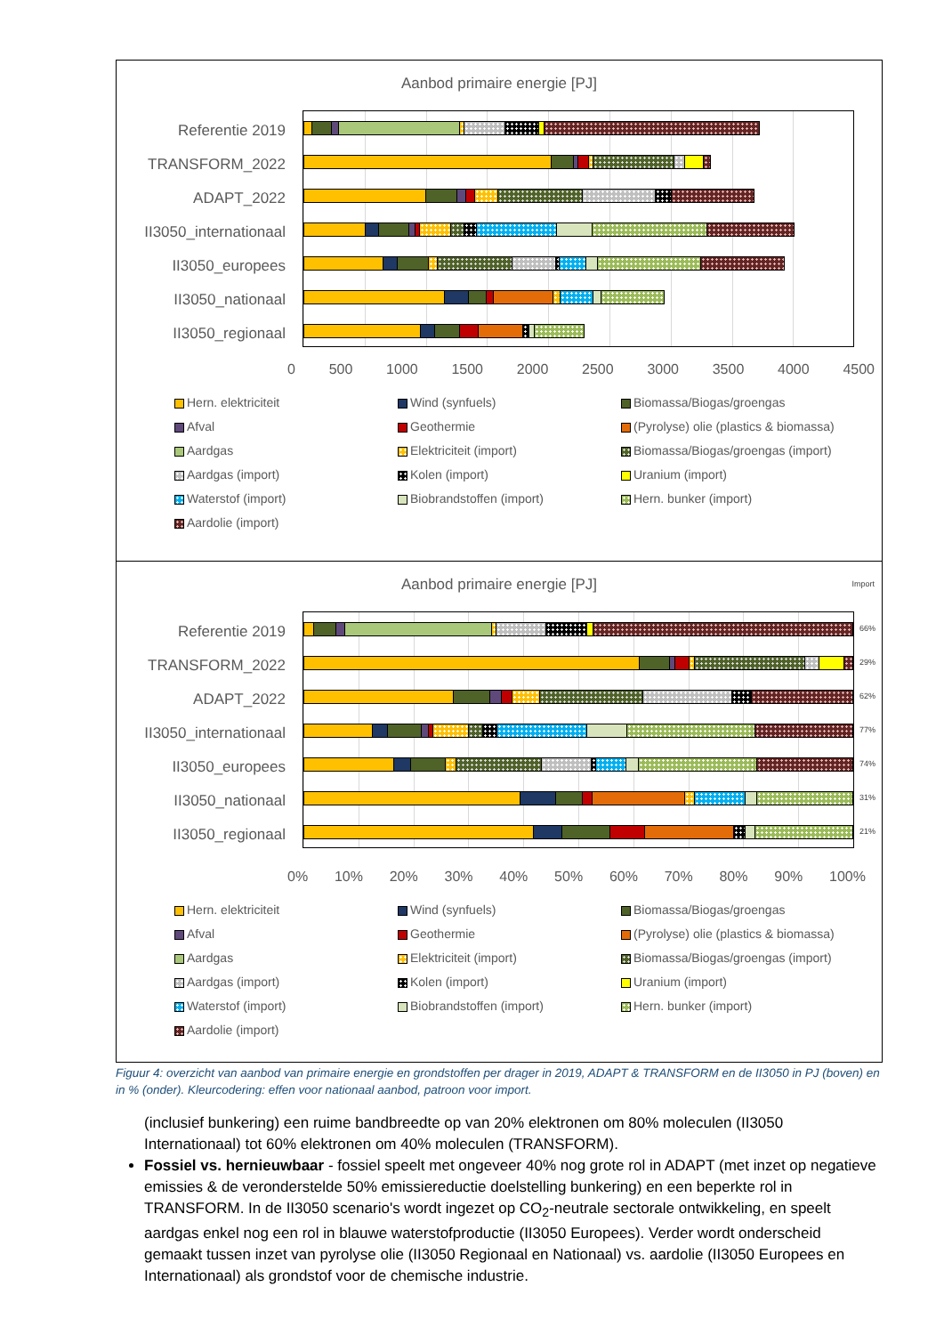Aanbod primaire energie [PJ]
Referentie 2019
TRANSFORM_2022
ADAPT_2022
II3050_internationaal
II3050_europees
II3050_nationaal
II3050_regionaal
0 500 1000 1500 2000 2500 3000 3500 4000 4500
Hern. elektriciteit
Wind (synfuels)
Biomassa/Biogas/groengas
Afval
Geothermie
(Pyrolyse) olie (plastics & biomassa)
Aardgas
Elektriciteit (import)
Biomassa/Biogas/groengas (import)
Aardgas (import)
Kolen (import)
Uranium (import)
Waterstof (import)
Biobrandstoffen (import)
Hern. bunker (import)
Aardolie (import)
Aanbod primaire energie [PJ]
Import
Referentie 2019
TRANSFORM_2022
ADAPT_2022
II3050_internationaal
II3050_europees
II3050_nationaal
II3050_regionaal
66%
29%
62%
77%
74%
31%
21%
0% 10% 20% 30% 40% 50% 60% 70% 80% 90% 100%
Hern. elektriciteit
Wind (synfuels)
Biomassa/Biogas/groengas
Afval
Geothermie
(Pyrolyse) olie (plastics & biomassa)
Aardgas
Elektriciteit (import)
Biomassa/Biogas/groengas (import)
Aardgas (import)
Kolen (import)
Uranium (import)
Waterstof (import)
Biobrandstoffen (import)
Hern. bunker (import)
Aardolie (import)
Figuur 4: overzicht van aanbod van primaire energie en grondstoffen per drager in 2019, ADAPT & TRANSFORM en de II3050 in PJ (boven) en in % (onder). Kleurcodering: effen voor nationaal aanbod, patroon voor import.
(inclusief bunkering) een ruime bandbreedte op van 20% elektronen om 80% moleculen (II3050 Internationaal) tot 60% elektronen om 40% moleculen (TRANSFORM).
Fossiel vs. hernieuwbaar - fossiel speelt met ongeveer 40% nog grote rol in ADAPT (met inzet op negatieve emissies & de veronderstelde 50% emissiereductie doelstelling bunkering) en een beperkte rol in TRANSFORM. In de II3050 scenario's wordt ingezet op CO<sub>2</sub>-neutrale sectorale ontwikkeling, en speelt aardgas enkel nog een rol in blauwe waterstofproductie (II3050 Europees). Verder wordt onderscheid gemaakt tussen inzet van pyrolyse olie (II3050 Regionaal en Nationaal) vs. aardolie (II3050 Europees en Internationaal) als grondstof voor de chemische industrie.